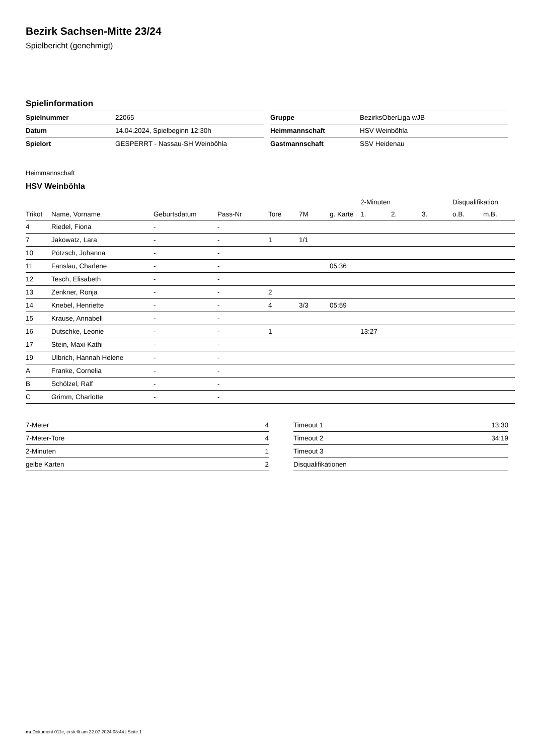Bezirk Sachsen-Mitte 23/24
Spielbericht (genehmigt)
Spielinformation
| Spielnummer | 22065 |
| Datum | 14.04.2024, Spielbeginn 12:30h |
| Spielort | GESPERRT - Nassau-SH Weinböhla |
| Gruppe | BezirksOberLiga wJB |
| Heimmannschaft | HSV Weinböhla |
| Gastmannschaft | SSV Heidenau |
Heimmannschaft
HSV Weinböhla
| | | | | | | | 2-Minuten | | | Disqualifikation | |
| --- | --- | --- | --- | --- | --- | --- | --- | --- | --- | --- | --- |
| Trikot | Name, Vorname | Geburtsdatum | Pass-Nr | Tore | 7M | g. Karte | 1. | 2. | 3. | o.B. | m.B. |
| 4 | Riedel, Fiona | - | - | | | | | | | | |
| 7 | Jakowatz, Lara | - | - | 1 | 1/1 | | | | | | |
| 10 | Pötzsch, Johanna | - | - | | | | | | | | |
| 11 | Fanslau, Charlene | - | - | | | 05:36 | | | | | |
| 12 | Tesch, Elisabeth | - | - | | | | | | | | |
| 13 | Zenkner, Ronja | - | - | 2 | | | | | | | |
| 14 | Knebel, Henriette | - | - | 4 | 3/3 | 05:59 | | | | | |
| 15 | Krause, Annabell | - | - | | | | | | | | |
| 16 | Dutschke, Leonie | - | - | 1 | | | 13:27 | | | | |
| 17 | Stein, Maxi-Kathi | - | - | | | | | | | | |
| 19 | Ulbrich, Hannah Helene | - | - | | | | | | | | |
| A | Franke, Cornelia | - | - | | | | | | | | |
| B | Schölzel, Ralf | - | - | | | | | | | | |
| C | Grimm, Charlotte | - | - | | | | | | | | |
| 7-Meter | 4 |
| 7-Meter-Tore | 4 |
| 2-Minuten | 1 |
| gelbe Karten | 2 |
| Timeout 1 | 13:30 |
| Timeout 2 | 34:19 |
| Timeout 3 | |
| Disqualifikationen | |
nu.Dokument 011e, erstellt am 22.07.2024 08:44 | Seite 1